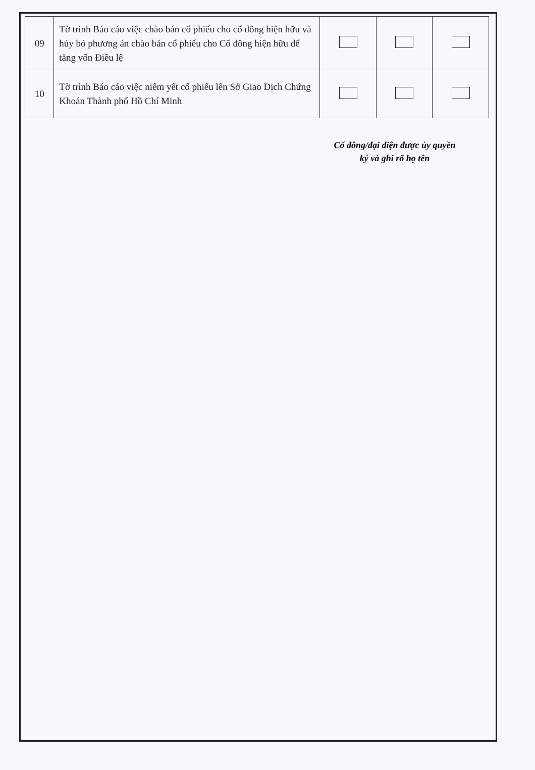| 09 | Tờ trình Báo cáo việc chào bán cổ phiếu cho cổ đông hiện hữu và hủy bỏ phương án chào bán cổ phiếu cho Cổ đông hiện hữu để tăng vốn Điều lệ | | | |
| 10 | Tờ trình Báo cáo việc niêm yết cổ phiếu lên Sở Giao Dịch Chứng Khoán Thành phố Hồ Chí Minh | | | |
Cổ đông/đại diện được ủy quyền
ký và ghi rõ họ tên